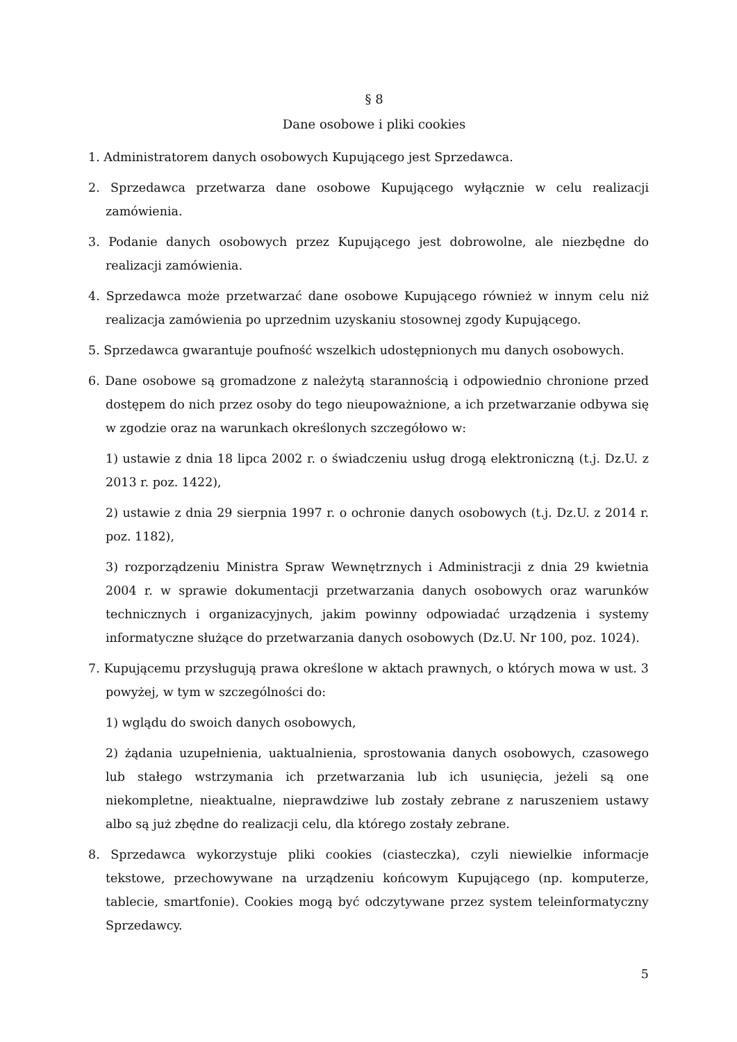§ 8
Dane osobowe i pliki cookies
1. Administratorem danych osobowych Kupującego jest Sprzedawca.
2. Sprzedawca przetwarza dane osobowe Kupującego wyłącznie w celu realizacji zamówienia.
3. Podanie danych osobowych przez Kupującego jest dobrowolne, ale niezbędne do realizacji zamówienia.
4. Sprzedawca może przetwarzać dane osobowe Kupującego również w innym celu niż realizacja zamówienia po uprzednim uzyskaniu stosownej zgody Kupującego.
5. Sprzedawca gwarantuje poufność wszelkich udostępnionych mu danych osobowych.
6. Dane osobowe są gromadzone z należytą starannością i odpowiednio chronione przed dostępem do nich przez osoby do tego nieupoważnione, a ich przetwarzanie odbywa się w zgodzie oraz na warunkach określonych szczegółowo w:
1) ustawie z dnia 18 lipca 2002 r. o świadczeniu usług drogą elektroniczną (t.j. Dz.U. z 2013 r. poz. 1422),
2) ustawie z dnia 29 sierpnia 1997 r. o ochronie danych osobowych (t.j. Dz.U. z 2014 r. poz. 1182),
3) rozporządzeniu Ministra Spraw Wewnętrznych i Administracji z dnia 29 kwietnia 2004 r. w sprawie dokumentacji przetwarzania danych osobowych oraz warunków technicznych i organizacyjnych, jakim powinny odpowiadać urządzenia i systemy informatyczne służące do przetwarzania danych osobowych (Dz.U. Nr 100, poz. 1024).
7. Kupującemu przysługują prawa określone w aktach prawnych, o których mowa w ust. 3 powyżej, w tym w szczególności do:
1) wglądu do swoich danych osobowych,
2) żądania uzupełnienia, uaktualnienia, sprostowania danych osobowych, czasowego lub stałego wstrzymania ich przetwarzania lub ich usunięcia, jeżeli są one niekompletne, nieaktualne, nieprawdziwe lub zostały zebrane z naruszeniem ustawy albo są już zbędne do realizacji celu, dla którego zostały zebrane.
8. Sprzedawca wykorzystuje pliki cookies (ciasteczka), czyli niewielkie informacje tekstowe, przechowywane na urządzeniu końcowym Kupującego (np. komputerze, tablecie, smartfonie). Cookies mogą być odczytywane przez system teleinformatyczny Sprzedawcy.
5